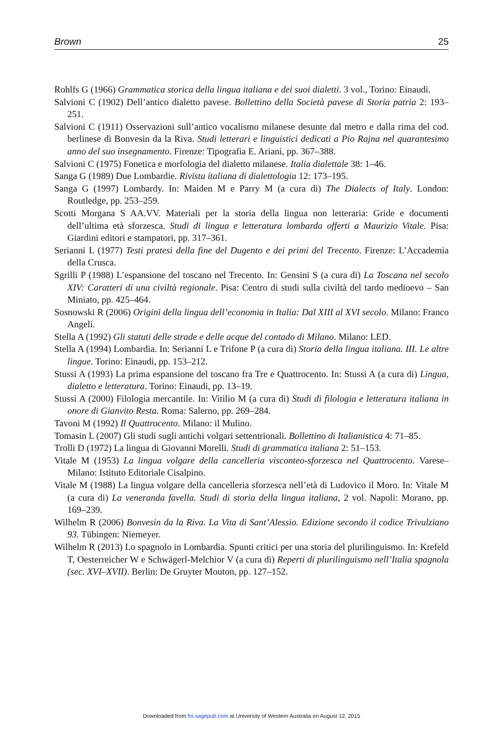Brown 25
Rohlfs G (1966) Grammatica storica della lingua italiana e dei suoi dialetti. 3 vol., Torino: Einaudi.
Salvioni C (1902) Dell’antico dialetto pavese. Bollettino della Società pavese di Storia patria 2: 193–251.
Salvioni C (1911) Osservazioni sull’antico vocalismo milanese desunte dal metro e dalla rima del cod. berlinese di Bonvesin da la Riva. Studi letterari e linguistici dedicati a Pio Rajna nel quarantesimo anno del suo insegnamento. Firenze: Tipografia E. Ariani, pp. 367–388.
Salvioni C (1975) Fonetica e morfologia del dialetto milanese. Italia dialettale 38: 1–46.
Sanga G (1989) Due Lombardie. Rivista italiana di dialettologia 12: 173–195.
Sanga G (1997) Lombardy. In: Maiden M e Parry M (a cura di) The Dialects of Italy. London: Routledge, pp. 253–259.
Scotti Morgana S AA.VV. Materiali per la storia della lingua non letteraria: Gride e documenti dell’ultima età sforzesca. Studi di lingua e letteratura lombarda offerti a Maurizio Vitale. Pisa: Giardini editori e stampatori, pp. 317–361.
Serianni L (1977) Testi pratesi della fine del Dugento e dei primi del Trecento. Firenze: L’Accademia della Crusca.
Sgrilli P (1988) L’espansione del toscano nel Trecento. In: Gensini S (a cura di) La Toscana nel secolo XIV: Caratteri di una civiltà regionale. Pisa: Centro di studi sulla civiltà del tardo medioevo – San Miniato, pp. 425–464.
Sosnowski R (2006) Origini della lingua dell’economia in Italia: Dal XIII al XVI secolo. Milano: Franco Angeli.
Stella A (1992) Gli statuti delle strade e delle acque del contado di Milano. Milano: LED.
Stella A (1994) Lombardia. In: Serianni L e Trifone P (a cura di) Storia della lingua italiana. III. Le altre lingue. Torino: Einaudi, pp. 153–212.
Stussi A (1993) La prima espansione del toscano fra Tre e Quattrocento. In: Stussi A (a cura di) Lingua, dialetto e letteratura. Torino: Einaudi, pp. 13–19.
Stussi A (2000) Filologia mercantile. In: Vitilio M (a cura di) Studi di filologia e letteratura italiana in onore di Gianvito Resta. Roma: Salerno, pp. 269–284.
Tavoni M (1992) Il Quattrocento. Milano: il Mulino.
Tomasin L (2007) Gli studi sugli antichi volgari settentrionali. Bollettino di Italianistica 4: 71–85.
Trolli D (1972) La lingua di Giovanni Morelli. Studi di grammatica italiana 2: 51–153.
Vitale M (1953) La lingua volgare della cancelleria visconteo-sforzesca nel Quattrocento. Varese–Milano: Istituto Editoriale Cisalpino.
Vitale M (1988) La lingua volgare della cancelleria sforzesca nell’età di Ludovico il Moro. In: Vitale M (a cura di) La veneranda favella. Studi di storia della lingua italiana, 2 vol. Napoli: Morano, pp. 169–239.
Wilhelm R (2006) Bonvesin da la Riva. La Vita di Sant’Alessio. Edizione secondo il codice Trivulziano 93. Tübingen: Niemeyer.
Wilhelm R (2013) Lo spagnolo in Lombardia. Spunti critici per una storia del plurilinguismo. In: Krefeld T, Oesterreicher W e Schwägerl-Melchior V (a cura di) Reperti di plurilinguismo nell’Italia spagnola (sec. XVI–XVII). Berlin: De Gruyter Mouton, pp. 127–152.
Downloaded from foi.sagepub.com at University of Western Australia on August 12, 2015